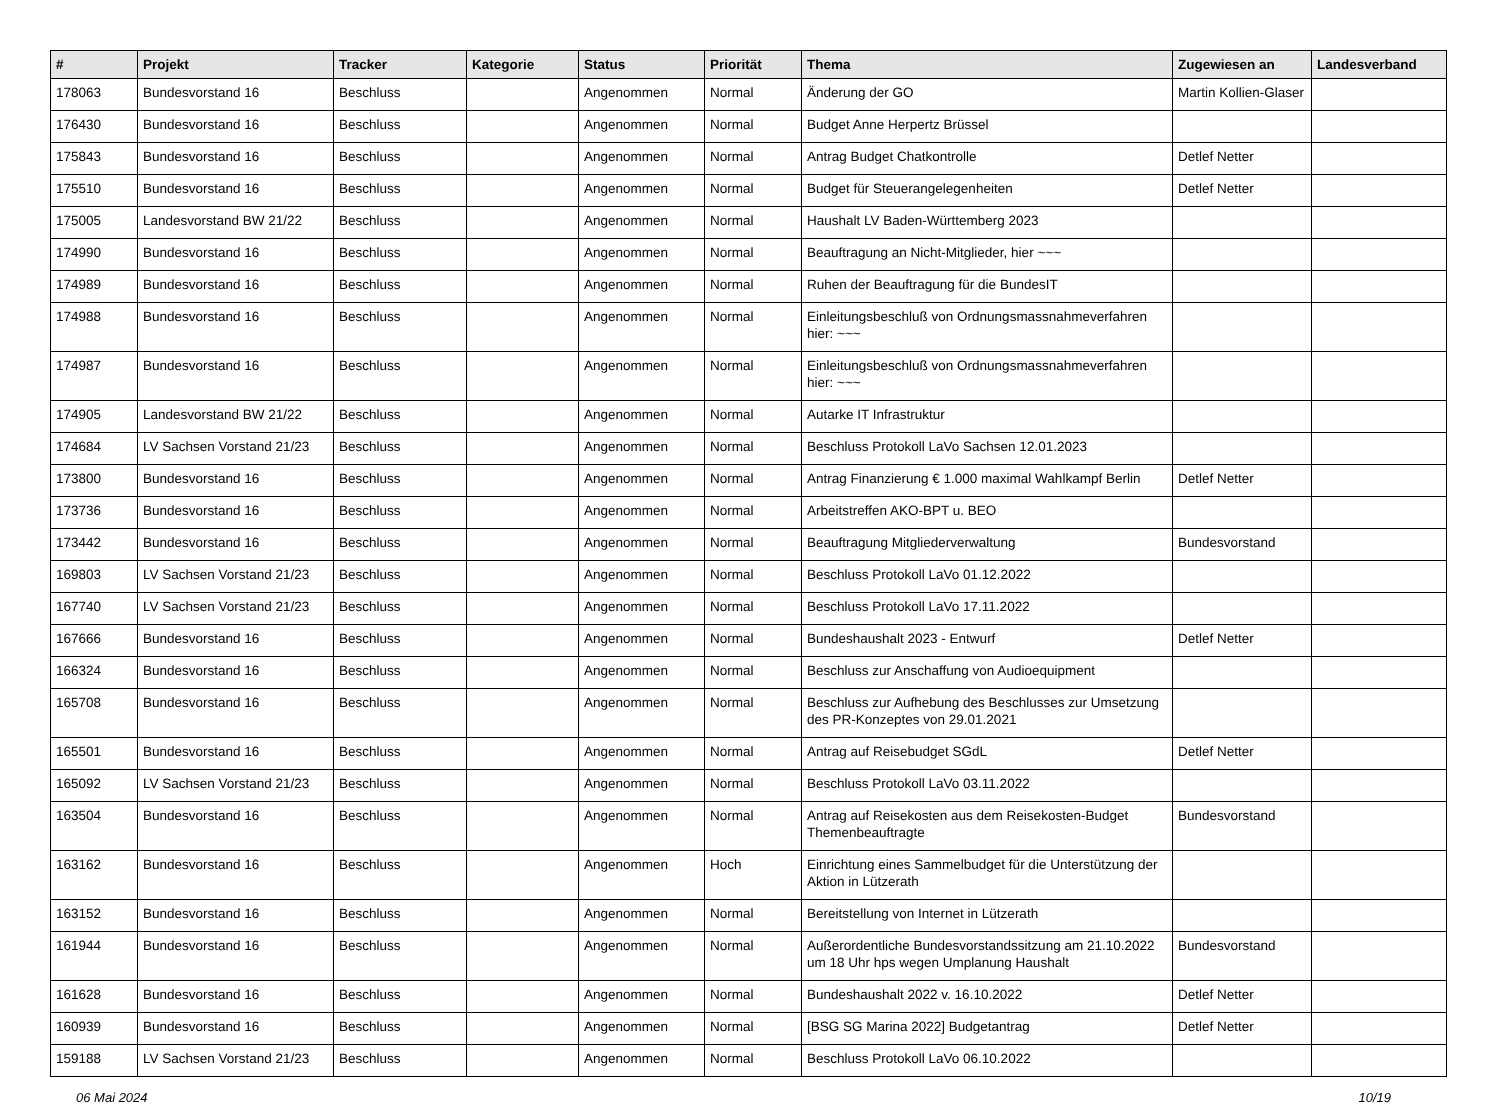| # | Projekt | Tracker | Kategorie | Status | Priorität | Thema | Zugewiesen an | Landesverband |
| --- | --- | --- | --- | --- | --- | --- | --- | --- |
| 178063 | Bundesvorstand 16 | Beschluss | | Angenommen | Normal | Änderung der GO | Martin Kollien-Glaser | |
| 176430 | Bundesvorstand 16 | Beschluss | | Angenommen | Normal | Budget Anne Herpertz Brüssel | | |
| 175843 | Bundesvorstand 16 | Beschluss | | Angenommen | Normal | Antrag Budget Chatkontrolle | Detlef Netter | |
| 175510 | Bundesvorstand 16 | Beschluss | | Angenommen | Normal | Budget für Steuerangelegenheiten | Detlef Netter | |
| 175005 | Landesvorstand BW 21/22 | Beschluss | | Angenommen | Normal | Haushalt LV Baden-Württemberg 2023 | | |
| 174990 | Bundesvorstand 16 | Beschluss | | Angenommen | Normal | Beauftragung an Nicht-Mitglieder, hier ~~~ | | |
| 174989 | Bundesvorstand 16 | Beschluss | | Angenommen | Normal | Ruhen der Beauftragung für die BundesIT | | |
| 174988 | Bundesvorstand 16 | Beschluss | | Angenommen | Normal | Einleitungsbeschluß von Ordnungsmassnahmeverfahren hier: ~~~ | | |
| 174987 | Bundesvorstand 16 | Beschluss | | Angenommen | Normal | Einleitungsbeschluß von Ordnungsmassnahmeverfahren hier: ~~~ | | |
| 174905 | Landesvorstand BW 21/22 | Beschluss | | Angenommen | Normal | Autarke IT Infrastruktur | | |
| 174684 | LV Sachsen Vorstand 21/23 | Beschluss | | Angenommen | Normal | Beschluss Protokoll LaVo Sachsen 12.01.2023 | | |
| 173800 | Bundesvorstand 16 | Beschluss | | Angenommen | Normal | Antrag Finanzierung € 1.000 maximal Wahlkampf Berlin | Detlef Netter | |
| 173736 | Bundesvorstand 16 | Beschluss | | Angenommen | Normal | Arbeitstreffen AKO-BPT u. BEO | | |
| 173442 | Bundesvorstand 16 | Beschluss | | Angenommen | Normal | Beauftragung Mitgliederverwaltung | Bundesvorstand | |
| 169803 | LV Sachsen Vorstand 21/23 | Beschluss | | Angenommen | Normal | Beschluss Protokoll LaVo 01.12.2022 | | |
| 167740 | LV Sachsen Vorstand 21/23 | Beschluss | | Angenommen | Normal | Beschluss Protokoll LaVo 17.11.2022 | | |
| 167666 | Bundesvorstand 16 | Beschluss | | Angenommen | Normal | Bundeshaushalt 2023 - Entwurf | Detlef Netter | |
| 166324 | Bundesvorstand 16 | Beschluss | | Angenommen | Normal | Beschluss zur Anschaffung von Audioequipment | | |
| 165708 | Bundesvorstand 16 | Beschluss | | Angenommen | Normal | Beschluss zur Aufhebung des Beschlusses zur Umsetzung des PR-Konzeptes von 29.01.2021 | | |
| 165501 | Bundesvorstand 16 | Beschluss | | Angenommen | Normal | Antrag auf Reisebudget SGdL | Detlef Netter | |
| 165092 | LV Sachsen Vorstand 21/23 | Beschluss | | Angenommen | Normal | Beschluss Protokoll LaVo 03.11.2022 | | |
| 163504 | Bundesvorstand 16 | Beschluss | | Angenommen | Normal | Antrag auf Reisekosten aus dem Reisekosten-Budget Themenbeauftragte | Bundesvorstand | |
| 163162 | Bundesvorstand 16 | Beschluss | | Angenommen | Hoch | Einrichtung eines Sammelbudget für die Unterstützung der Aktion in Lützerath | | |
| 163152 | Bundesvorstand 16 | Beschluss | | Angenommen | Normal | Bereitstellung von Internet in Lützerath | | |
| 161944 | Bundesvorstand 16 | Beschluss | | Angenommen | Normal | Außerordentliche Bundesvorstandssitzung am 21.10.2022 um 18 Uhr hps wegen Umplanung Haushalt | Bundesvorstand | |
| 161628 | Bundesvorstand 16 | Beschluss | | Angenommen | Normal | Bundeshaushalt 2022 v. 16.10.2022 | Detlef Netter | |
| 160939 | Bundesvorstand 16 | Beschluss | | Angenommen | Normal | [BSG SG Marina 2022] Budgetantrag | Detlef Netter | |
| 159188 | LV Sachsen Vorstand 21/23 | Beschluss | | Angenommen | Normal | Beschluss Protokoll LaVo 06.10.2022 | | |
06 Mai 2024 10/19